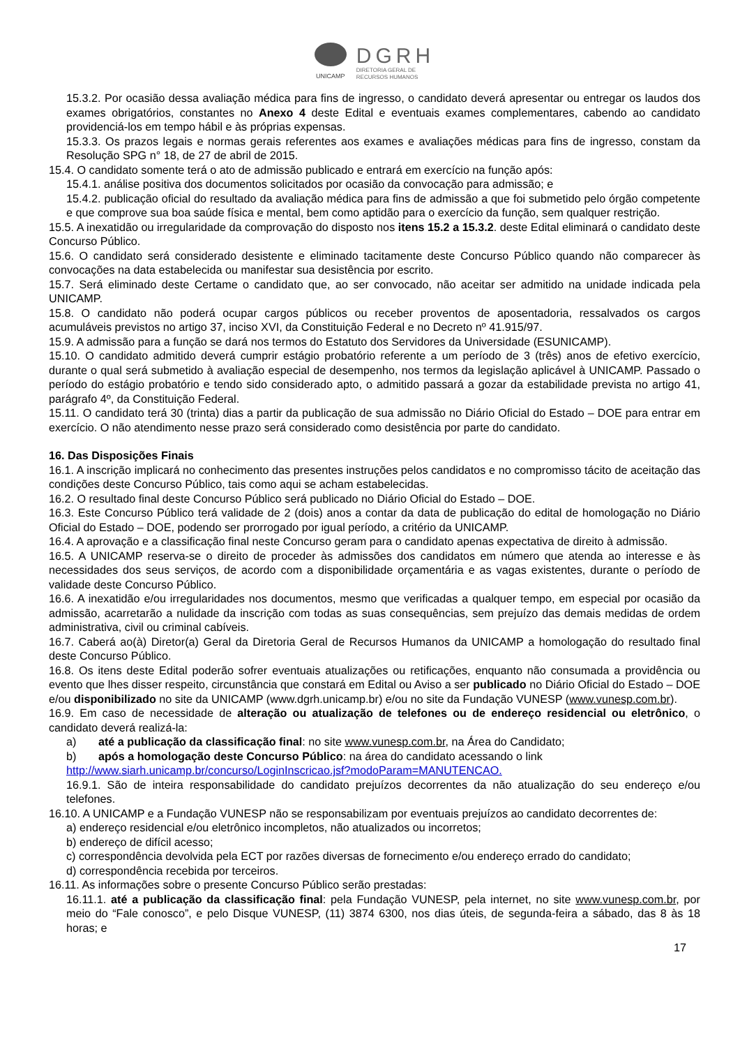UNICAMP
DGRH
DIRETORIA GERAL DE
RECURSOS HUMANOS
15.3.2. Por ocasião dessa avaliação médica para fins de ingresso, o candidato deverá apresentar ou entregar os laudos dos exames obrigatórios, constantes no Anexo 4 deste Edital e eventuais exames complementares, cabendo ao candidato providenciá-los em tempo hábil e às próprias expensas.
15.3.3. Os prazos legais e normas gerais referentes aos exames e avaliações médicas para fins de ingresso, constam da Resolução SPG n° 18, de 27 de abril de 2015.
15.4. O candidato somente terá o ato de admissão publicado e entrará em exercício na função após:
15.4.1. análise positiva dos documentos solicitados por ocasião da convocação para admissão; e
15.4.2. publicação oficial do resultado da avaliação médica para fins de admissão a que foi submetido pelo órgão competente e que comprove sua boa saúde física e mental, bem como aptidão para o exercício da função, sem qualquer restrição.
15.5. A inexatidão ou irregularidade da comprovação do disposto nos itens 15.2 a 15.3.2. deste Edital eliminará o candidato deste Concurso Público.
15.6. O candidato será considerado desistente e eliminado tacitamente deste Concurso Público quando não comparecer às convocações na data estabelecida ou manifestar sua desistência por escrito.
15.7. Será eliminado deste Certame o candidato que, ao ser convocado, não aceitar ser admitido na unidade indicada pela UNICAMP.
15.8. O candidato não poderá ocupar cargos públicos ou receber proventos de aposentadoria, ressalvados os cargos acumuláveis previstos no artigo 37, inciso XVI, da Constituição Federal e no Decreto nº 41.915/97.
15.9. A admissão para a função se dará nos termos do Estatuto dos Servidores da Universidade (ESUNICAMP).
15.10. O candidato admitido deverá cumprir estágio probatório referente a um período de 3 (três) anos de efetivo exercício, durante o qual será submetido à avaliação especial de desempenho, nos termos da legislação aplicável à UNICAMP. Passado o período do estágio probatório e tendo sido considerado apto, o admitido passará a gozar da estabilidade prevista no artigo 41, parágrafo 4º, da Constituição Federal.
15.11. O candidato terá 30 (trinta) dias a partir da publicação de sua admissão no Diário Oficial do Estado – DOE para entrar em exercício. O não atendimento nesse prazo será considerado como desistência por parte do candidato.
16. Das Disposições Finais
16.1. A inscrição implicará no conhecimento das presentes instruções pelos candidatos e no compromisso tácito de aceitação das condições deste Concurso Público, tais como aqui se acham estabelecidas.
16.2. O resultado final deste Concurso Público será publicado no Diário Oficial do Estado – DOE.
16.3. Este Concurso Público terá validade de 2 (dois) anos a contar da data de publicação do edital de homologação no Diário Oficial do Estado – DOE, podendo ser prorrogado por igual período, a critério da UNICAMP.
16.4. A aprovação e a classificação final neste Concurso geram para o candidato apenas expectativa de direito à admissão.
16.5. A UNICAMP reserva-se o direito de proceder às admissões dos candidatos em número que atenda ao interesse e às necessidades dos seus serviços, de acordo com a disponibilidade orçamentária e as vagas existentes, durante o período de validade deste Concurso Público.
16.6. A inexatidão e/ou irregularidades nos documentos, mesmo que verificadas a qualquer tempo, em especial por ocasião da admissão, acarretarão a nulidade da inscrição com todas as suas consequências, sem prejuízo das demais medidas de ordem administrativa, civil ou criminal cabíveis.
16.7. Caberá ao(à) Diretor(a) Geral da Diretoria Geral de Recursos Humanos da UNICAMP a homologação do resultado final deste Concurso Público.
16.8. Os itens deste Edital poderão sofrer eventuais atualizações ou retificações, enquanto não consumada a providência ou evento que lhes disser respeito, circunstância que constará em Edital ou Aviso a ser publicado no Diário Oficial do Estado – DOE e/ou disponibilizado no site da UNICAMP (www.dgrh.unicamp.br) e/ou no site da Fundação VUNESP (www.vunesp.com.br).
16.9. Em caso de necessidade de alteração ou atualização de telefones ou de endereço residencial ou eletrônico, o candidato deverá realizá-la:
a) até a publicação da classificação final: no site www.vunesp.com.br, na Área do Candidato;
b) após a homologação deste Concurso Público: na área do candidato acessando o link
http://www.siarh.unicamp.br/concurso/LoginInscricao.jsf?modoParam=MANUTENCAO.
16.9.1. São de inteira responsabilidade do candidato prejuízos decorrentes da não atualização do seu endereço e/ou telefones.
16.10. A UNICAMP e a Fundação VUNESP não se responsabilizam por eventuais prejuízos ao candidato decorrentes de:
a) endereço residencial e/ou eletrônico incompletos, não atualizados ou incorretos;
b) endereço de difícil acesso;
c) correspondência devolvida pela ECT por razões diversas de fornecimento e/ou endereço errado do candidato;
d) correspondência recebida por terceiros.
16.11. As informações sobre o presente Concurso Público serão prestadas:
16.11.1. até a publicação da classificação final: pela Fundação VUNESP, pela internet, no site www.vunesp.com.br, por meio do “Fale conosco”, e pelo Disque VUNESP, (11) 3874 6300, nos dias úteis, de segunda-feira a sábado, das 8 às 18 horas; e
17